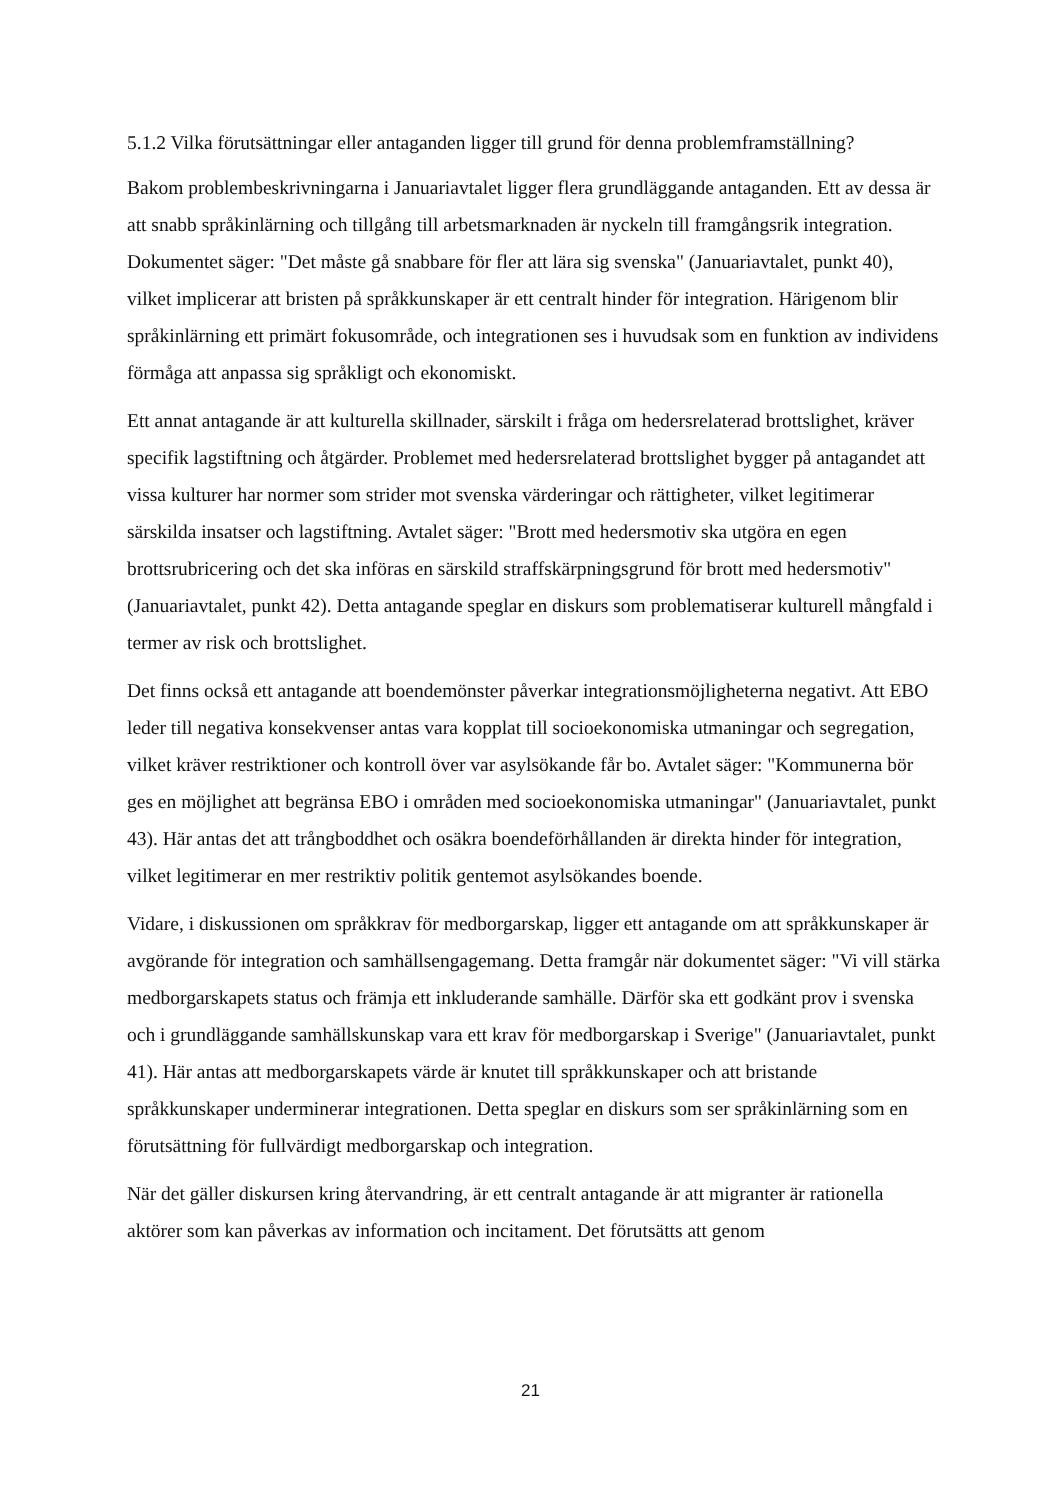5.1.2 Vilka förutsättningar eller antaganden ligger till grund för denna problemframställning?
Bakom problembeskrivningarna i Januariavtalet ligger flera grundläggande antaganden. Ett av dessa är att snabb språkinlärning och tillgång till arbetsmarknaden är nyckeln till framgångsrik integration. Dokumentet säger: "Det måste gå snabbare för fler att lära sig svenska" (Januariavtalet, punkt 40), vilket implicerar att bristen på språkkunskaper är ett centralt hinder för integration. Härigenom blir språkinlärning ett primärt fokusområde, och integrationen ses i huvudsak som en funktion av individens förmåga att anpassa sig språkligt och ekonomiskt.
Ett annat antagande är att kulturella skillnader, särskilt i fråga om hedersrelaterad brottslighet, kräver specifik lagstiftning och åtgärder. Problemet med hedersrelaterad brottslighet bygger på antagandet att vissa kulturer har normer som strider mot svenska värderingar och rättigheter, vilket legitimerar särskilda insatser och lagstiftning. Avtalet säger: "Brott med hedersmotiv ska utgöra en egen brottsrubricering och det ska införas en särskild straffskärpningsgrund för brott med hedersmotiv" (Januariavtalet, punkt 42). Detta antagande speglar en diskurs som problematiserar kulturell mångfald i termer av risk och brottslighet.
Det finns också ett antagande att boendemönster påverkar integrationsmöjligheterna negativt. Att EBO leder till negativa konsekvenser antas vara kopplat till socioekonomiska utmaningar och segregation, vilket kräver restriktioner och kontroll över var asylsökande får bo. Avtalet säger: "Kommunerna bör ges en möjlighet att begränsa EBO i områden med socioekonomiska utmaningar" (Januariavtalet, punkt 43). Här antas det att trångboddhet och osäkra boendeförhållanden är direkta hinder för integration, vilket legitimerar en mer restriktiv politik gentemot asylsökandes boende.
Vidare, i diskussionen om språkkrav för medborgarskap, ligger ett antagande om att språkkunskaper är avgörande för integration och samhällsengagemang. Detta framgår när dokumentet säger: "Vi vill stärka medborgarskapets status och främja ett inkluderande samhälle. Därför ska ett godkänt prov i svenska och i grundläggande samhällskunskap vara ett krav för medborgarskap i Sverige" (Januariavtalet, punkt 41). Här antas att medborgarskapets värde är knutet till språkkunskaper och att bristande språkkunskaper underminerar integrationen. Detta speglar en diskurs som ser språkinlärning som en förutsättning för fullvärdigt medborgarskap och integration.
När det gäller diskursen kring återvandring, är ett centralt antagande är att migranter är rationella aktörer som kan påverkas av information och incitament. Det förutsätts att genom
21